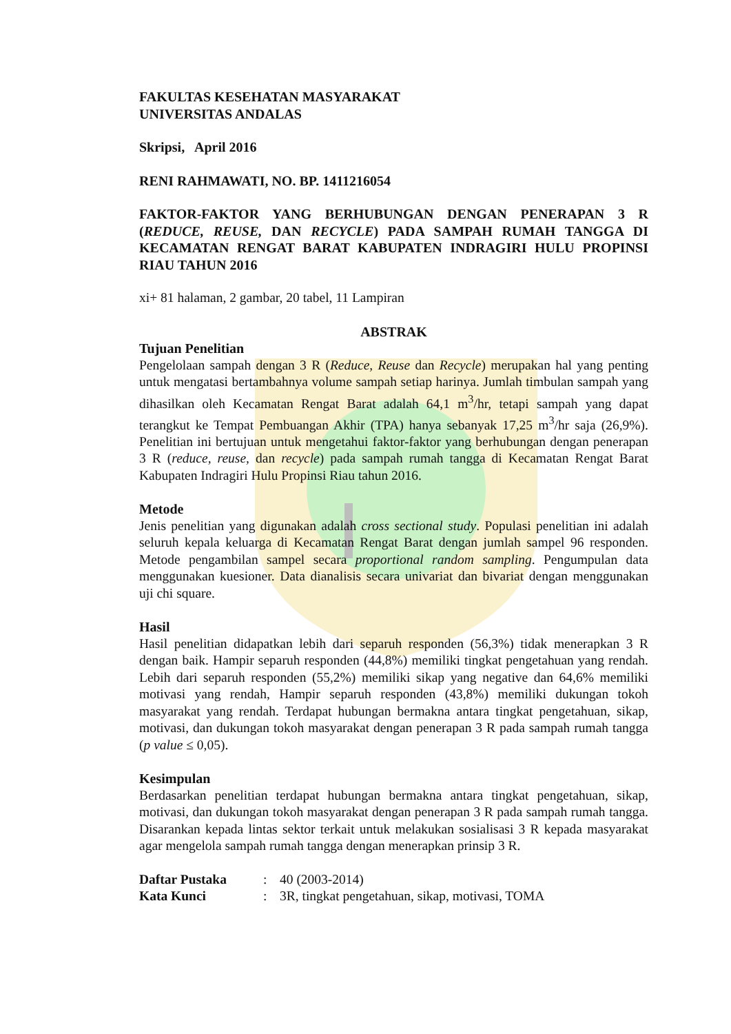FAKULTAS KESEHATAN MASYARAKAT
UNIVERSITAS ANDALAS
Skripsi, April 2016
RENI RAHMAWATI, NO. BP. 1411216054
FAKTOR-FAKTOR YANG BERHUBUNGAN DENGAN PENERAPAN 3 R (REDUCE, REUSE, DAN RECYCLE) PADA SAMPAH RUMAH TANGGA DI KECAMATAN RENGAT BARAT KABUPATEN INDRAGIRI HULU PROPINSI RIAU TAHUN 2016
xi+ 81 halaman, 2 gambar, 20 tabel, 11 Lampiran
ABSTRAK
Tujuan Penelitian
Pengelolaan sampah dengan 3 R (Reduce, Reuse dan Recycle) merupakan hal yang penting untuk mengatasi bertambahnya volume sampah setiap harinya. Jumlah timbulan sampah yang dihasilkan oleh Kecamatan Rengat Barat adalah 64,1 m<sup>3</sup>/hr, tetapi sampah yang dapat terangkut ke Tempat Pembuangan Akhir (TPA) hanya sebanyak 17,25 m<sup>3</sup>/hr saja (26,9%). Penelitian ini bertujuan untuk mengetahui faktor-faktor yang berhubungan dengan penerapan 3 R (reduce, reuse, dan recycle) pada sampah rumah tangga di Kecamatan Rengat Barat Kabupaten Indragiri Hulu Propinsi Riau tahun 2016.
Metode
Jenis penelitian yang digunakan adalah cross sectional study. Populasi penelitian ini adalah seluruh kepala keluarga di Kecamatan Rengat Barat dengan jumlah sampel 96 responden. Metode pengambilan sampel secara proportional random sampling. Pengumpulan data menggunakan kuesioner. Data dianalisis secara univariat dan bivariat dengan menggunakan uji chi square.
Hasil
Hasil penelitian didapatkan lebih dari separuh responden (56,3%) tidak menerapkan 3 R dengan baik. Hampir separuh responden (44,8%) memiliki tingkat pengetahuan yang rendah. Lebih dari separuh responden (55,2%) memiliki sikap yang negative dan 64,6% memiliki motivasi yang rendah, Hampir separuh responden (43,8%) memiliki dukungan tokoh masyarakat yang rendah. Terdapat hubungan bermakna antara tingkat pengetahuan, sikap, motivasi, dan dukungan tokoh masyarakat dengan penerapan 3 R pada sampah rumah tangga (p value ≤ 0,05).
Kesimpulan
Berdasarkan penelitian terdapat hubungan bermakna antara tingkat pengetahuan, sikap, motivasi, dan dukungan tokoh masyarakat dengan penerapan 3 R pada sampah rumah tangga. Disarankan kepada lintas sektor terkait untuk melakukan sosialisasi 3 R kepada masyarakat agar mengelola sampah rumah tangga dengan menerapkan prinsip 3 R.
Daftar Pustaka: 40 (2003-2014)
Kata Kunci: 3R, tingkat pengetahuan, sikap, motivasi, TOMA